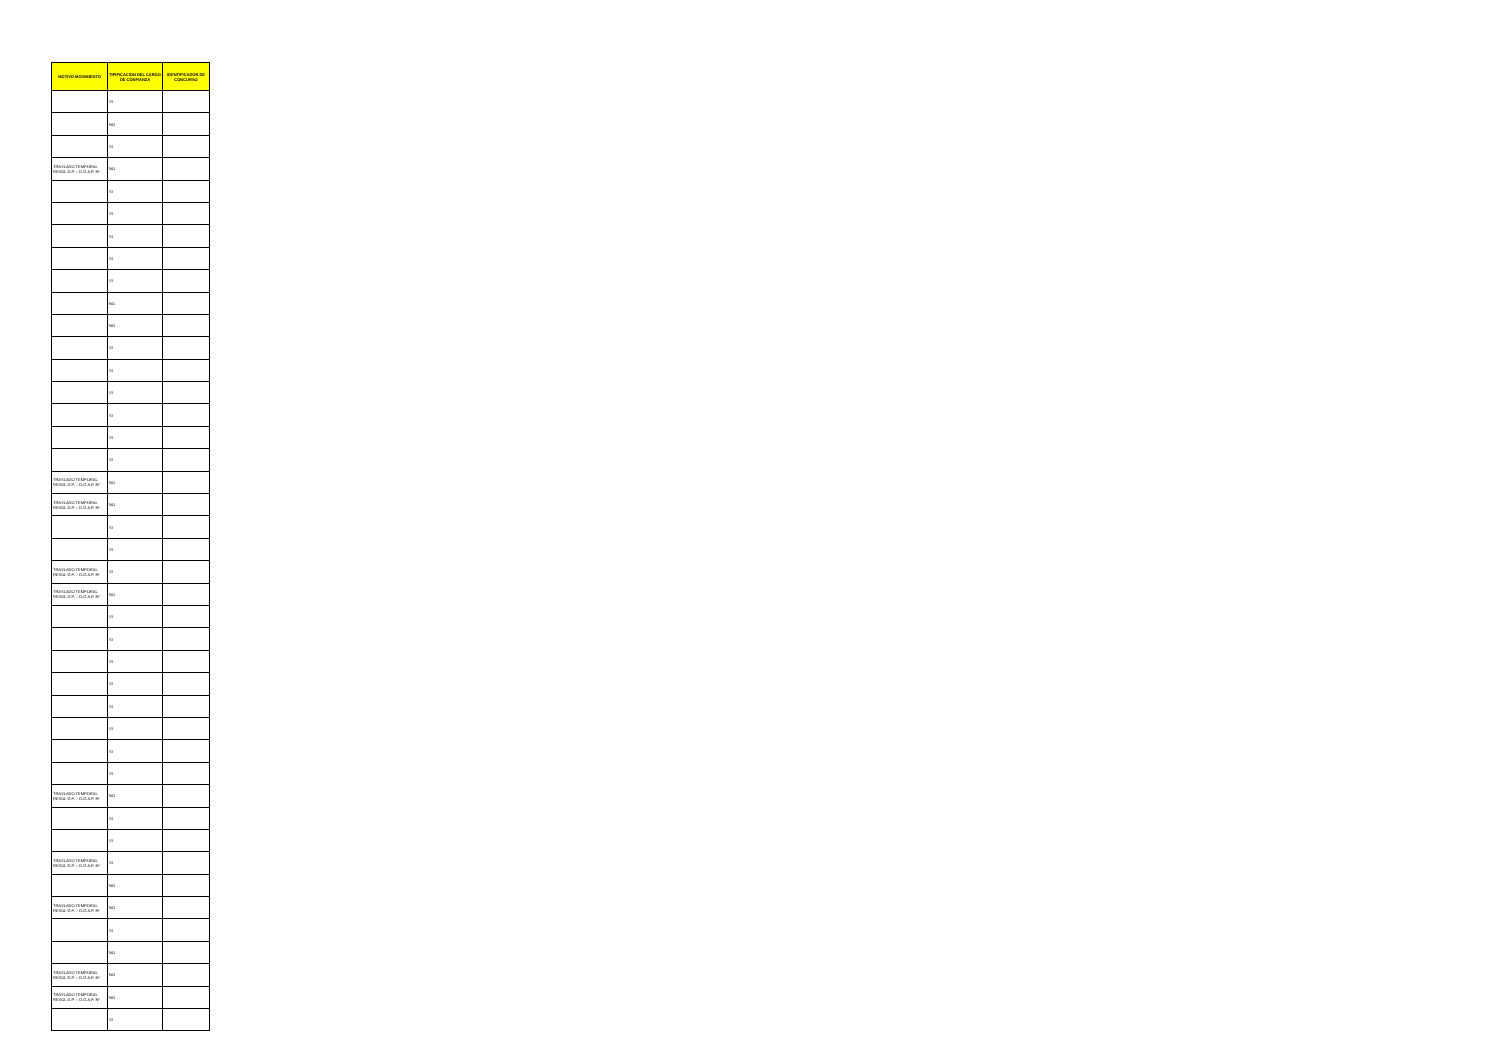| MOTIVO MOVIMIENTO | TIPIFICACION DEL CARGO DE CONFIANZA | IDENTIFICADOR DE CONCURSO |
| --- | --- | --- |
| | SI | |
| | NO | |
| | SI | |
| TRASLADO TEMPORAL RESOL D.P. – D.G.A.F. Nº | NO | |
| | SI | |
| | SI | |
| | SI | |
| | SI | |
| | SI | |
| | NO | |
| | NO | |
| | SI | |
| | SI | |
| | SI | |
| | SI | |
| | SI | |
| | SI | |
| TRASLADO TEMPORAL RESOL D.P. – D.G.A.F. Nº | NO | |
| TRASLADO TEMPORAL RESOL D.P. – D.G.A.F. Nº | NO | |
| | SI | |
| | SI | |
| TRASLADO TEMPORAL RESOL D.P. – D.G.A.F. Nº | SI | |
| TRASLADO TEMPORAL RESOL D.P. – D.G.A.F. Nº | NO | |
| | SI | |
| | SI | |
| | SI | |
| | SI | |
| | SI | |
| | SI | |
| | SI | |
| | SI | |
| TRASLADO TEMPORAL RESOL D.P. – D.G.A.F. Nº | NO | |
| | SI | |
| | SI | |
| TRASLADO TEMPORAL RESOL D.P. – D.G.A.F. Nº | SI | |
| | NO | |
| TRASLADO TEMPORAL RESOL D.P. – D.G.A.F. Nº | NO | |
| | SI | |
| | NO | |
| TRASLADO TEMPORAL RESOL D.P. – D.G.A.F. Nº | NO | |
| TRASLADO TEMPORAL RESOL D.P. – D.G.A.F. Nº | NO | |
| | SI | |